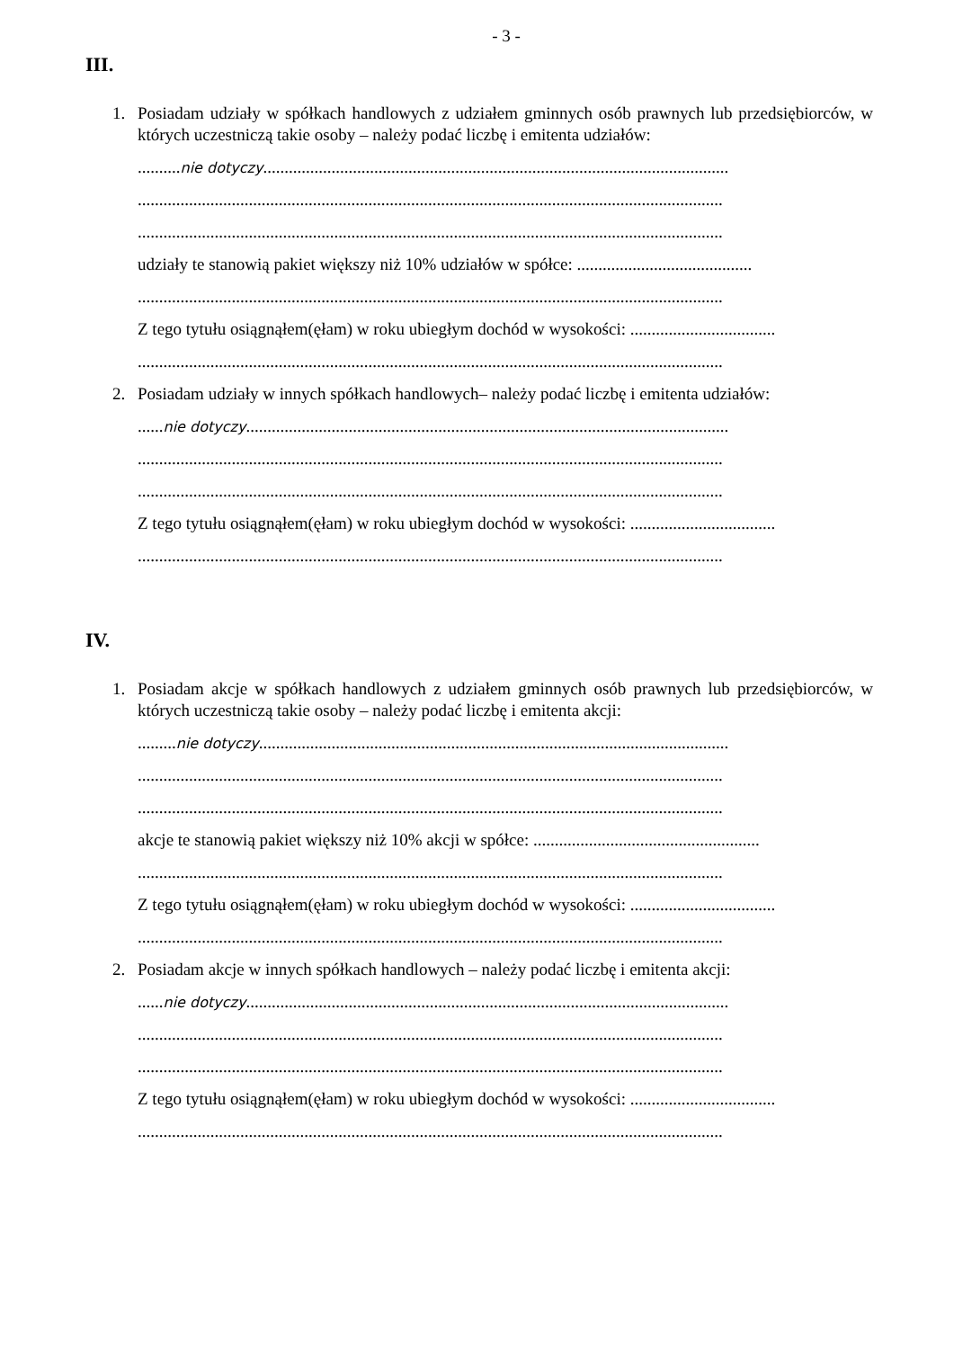- 3 -
III.
1. Posiadam udziały w spółkach handlowych z udziałem gminnych osób prawnych lub przedsiębiorców, w których uczestniczą takie osoby – należy podać liczbę i emitenta udziałów:
..........nie dotyczy.............................................................................................................
.........................................................................................................................................
.........................................................................................................................................
udziały te stanowią pakiet większy niż 10% udziałów w spółce: .........................................
.........................................................................................................................................
Z tego tytułu osiągnąłem(ęłam) w roku ubiegłym dochód w wysokości: ..................................
.........................................................................................................................................
2. Posiadam udziały w innych spółkach handlowych– należy podać liczbę i emitenta udziałów:
......nie dotyczy.................................................................................................................
.........................................................................................................................................
.........................................................................................................................................
Z tego tytułu osiągnąłem(ęłam) w roku ubiegłym dochód w wysokości: ..................................
.........................................................................................................................................
IV.
1. Posiadam akcje w spółkach handlowych z udziałem gminnych osób prawnych lub przedsiębiorców, w których uczestniczą takie osoby – należy podać liczbę i emitenta akcji:
.........nie dotyczy..............................................................................................................
.........................................................................................................................................
.........................................................................................................................................
akcje te stanowią pakiet większy niż 10% akcji w spółce: .....................................................
.........................................................................................................................................
Z tego tytułu osiągnąłem(ęłam) w roku ubiegłym dochód w wysokości: ..................................
.........................................................................................................................................
2. Posiadam akcje w innych spółkach handlowych – należy podać liczbę i emitenta akcji:
......nie dotyczy.................................................................................................................
.........................................................................................................................................
.........................................................................................................................................
Z tego tytułu osiągnąłem(ęłam) w roku ubiegłym dochód w wysokości: ..................................
.........................................................................................................................................